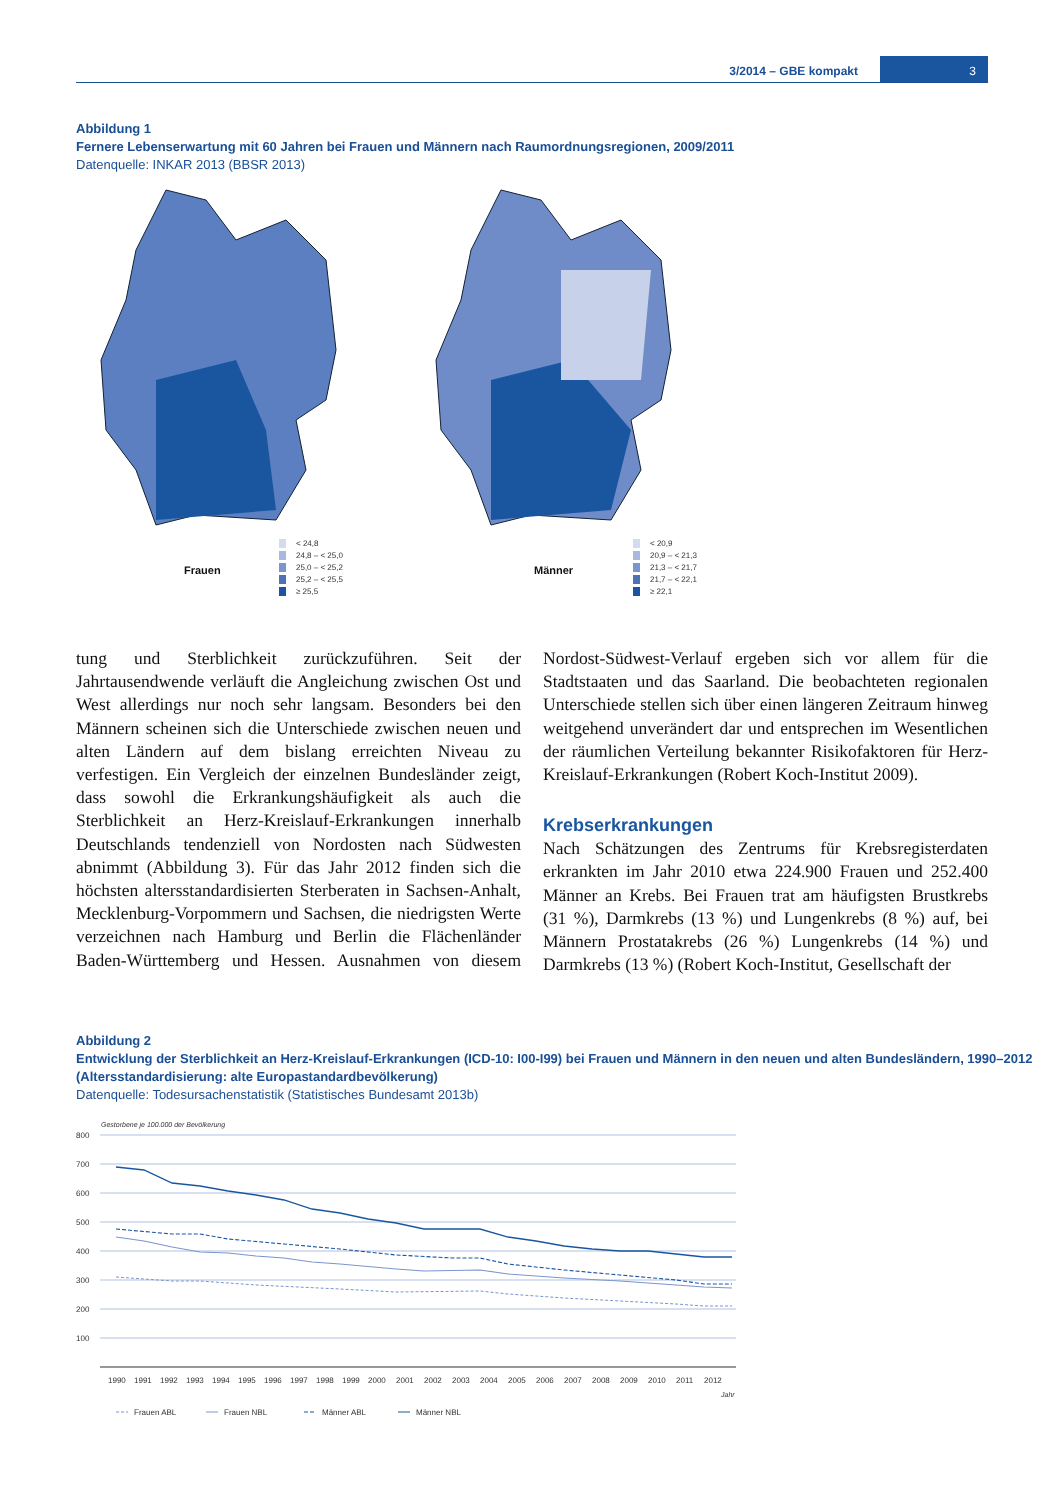3/2014 – GBE kompakt
3
Abbildung 1
Fernere Lebenserwartung mit 60 Jahren bei Frauen und Männern nach Raumordnungsregionen, 2009/2011
Datenquelle: INKAR 2013 (BBSR 2013)
Frauen
< 24,8
24,8 – < 25,0
25,0 – < 25,2
25,2 – < 25,5
≥ 25,5
Männer
< 20,9
20,9 – < 21,3
21,3 – < 21,7
21,7 – < 22,1
≥ 22,1
tung und Sterblichkeit zurückzuführen. Seit der Jahrtausendwende verläuft die Angleichung zwischen Ost und West allerdings nur noch sehr langsam. Besonders bei den Männern scheinen sich die Unterschiede zwischen neuen und alten Ländern auf dem bislang erreichten Niveau zu verfestigen. Ein Vergleich der einzelnen Bundesländer zeigt, dass sowohl die Erkrankungshäufigkeit als auch die Sterblichkeit an Herz-Kreislauf-Erkrankungen innerhalb Deutschlands tendenziell von Nordosten nach Südwesten abnimmt (Abbildung 3). Für das Jahr 2012 finden sich die höchsten altersstandardisierten Sterberaten in Sachsen-Anhalt, Mecklenburg-Vorpommern und Sachsen, die niedrigsten Werte verzeichnen nach Hamburg und Berlin die Flächenländer Baden-Württemberg und Hessen. Ausnahmen von diesem Nordost-Südwest-Verlauf ergeben sich vor allem für die Stadtstaaten und das Saarland. Die beobachteten regionalen Unterschiede stellen sich über einen längeren Zeitraum hinweg weitgehend unverändert dar und entsprechen im Wesentlichen der räumlichen Verteilung bekannter Risikofaktoren für Herz-Kreislauf-Erkrankungen (Robert Koch-Institut 2009).
Krebserkrankungen
Nach Schätzungen des Zentrums für Krebsregisterdaten erkrankten im Jahr 2010 etwa 224.900 Frauen und 252.400 Männer an Krebs. Bei Frauen trat am häufigsten Brustkrebs (31 %), Darmkrebs (13 %) und Lungenkrebs (8 %) auf, bei Männern Prostatakrebs (26 %) Lungenkrebs (14 %) und Darmkrebs (13 %) (Robert Koch-Institut, Gesellschaft der
Abbildung 2
Entwicklung der Sterblichkeit an Herz-Kreislauf-Erkrankungen (ICD-10: I00-I99) bei Frauen und Männern in den neuen und alten Bundesländern, 1990–2012 (Altersstandardisierung: alte Europastandardbevölkerung)
Datenquelle: Todesursachenstatistik (Statistisches Bundesamt 2013b)
Gestorbene je 100.000 der Bevölkerung
800
700
600
500
400
300
200
100
19901991199219931994199519961997199819992000200120022003200420052006200720082009201020112012
Jahr
Frauen ABL
Frauen NBL
Männer ABL
Männer NBL